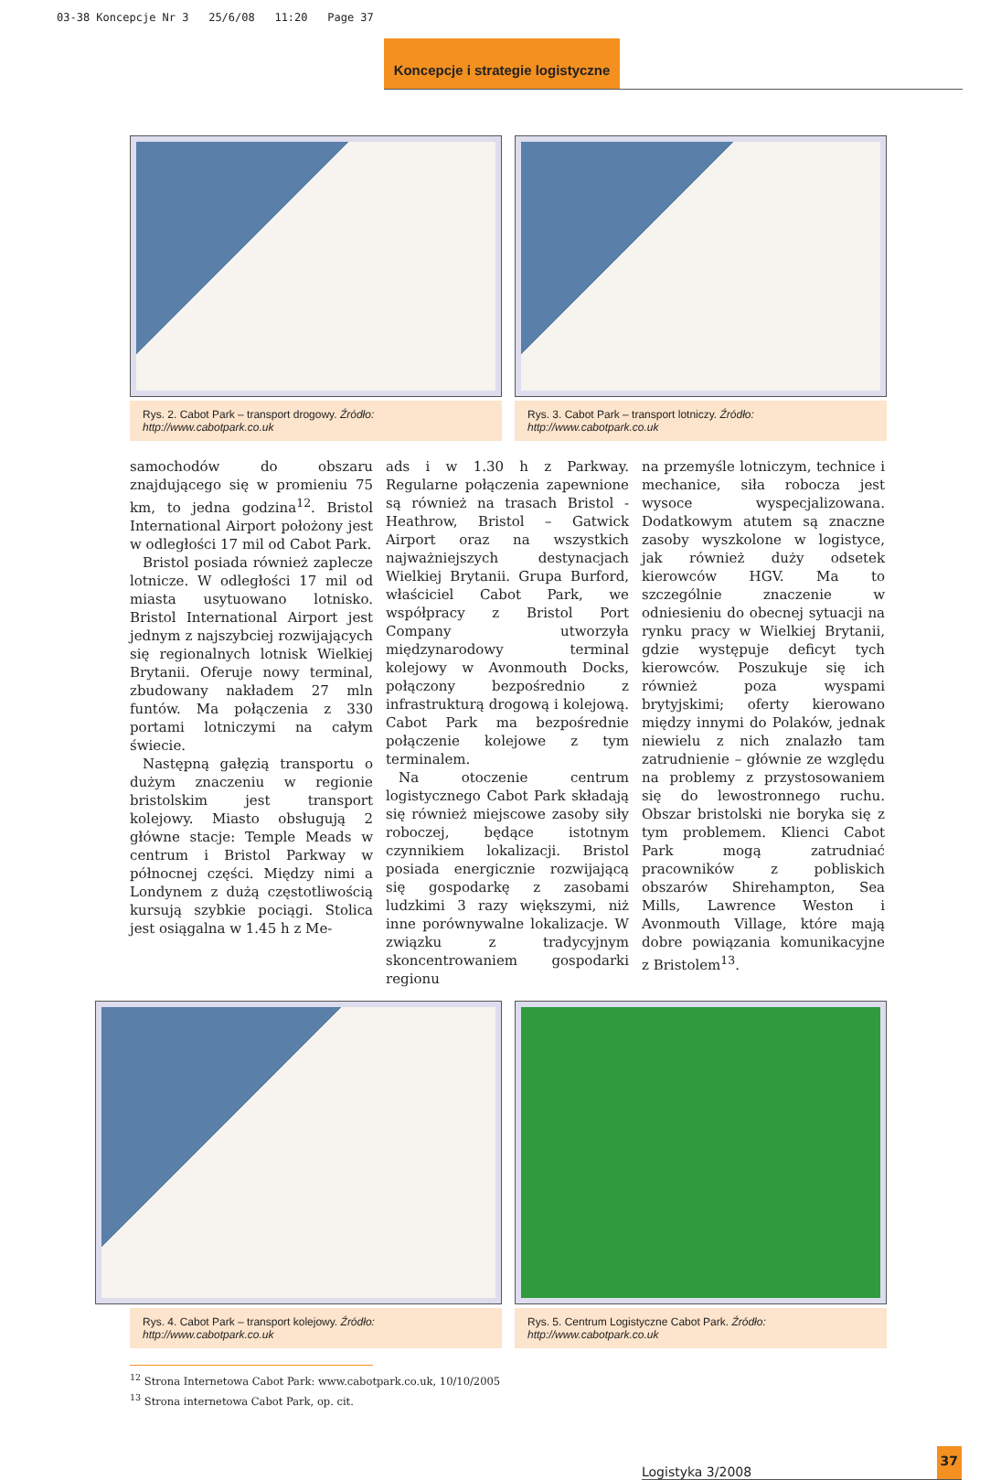03-38 Koncepcje Nr 3 25/6/08 11:20 Page 37
Koncepcje i strategie logistyczne
Rys. 2. Cabot Park – transport drogowy. Źródło: http://www.cabotpark.co.uk
Rys. 3. Cabot Park – transport lotniczy. Źródło: http://www.cabotpark.co.uk
samochodów do obszaru znajdującego się w promieniu 75 km, to jedna godzina<sup>12</sup>. Bristol International Airport położony jest w odległości 17 mil od Cabot Park.
Bristol posiada również zaplecze lotnicze. W odległości 17 mil od miasta usytuowano lotnisko. Bristol International Airport jest jednym z najszybciej rozwijających się regionalnych lotnisk Wielkiej Brytanii. Oferuje nowy terminal, zbudowany nakładem 27 mln funtów. Ma połączenia z 330 portami lotniczymi na całym świecie.
Następną gałęzią transportu o dużym znaczeniu w regionie bristolskim jest transport kolejowy. Miasto obsługują 2 główne stacje: Temple Meads w centrum i Bristol Parkway w północnej części. Między nimi a Londynem z dużą częstotliwością kursują szybkie pociągi. Stolica jest osiągalna w 1.45 h z Me-
ads i w 1.30 h z Parkway. Regularne połączenia zapewnione są również na trasach Bristol - Heathrow, Bristol – Gatwick Airport oraz na wszystkich najważniejszych destynacjach Wielkiej Brytanii. Grupa Burford, właściciel Cabot Park, we współpracy z Bristol Port Company utworzyła międzynarodowy terminal kolejowy w Avonmouth Docks, połączony bezpośrednio z infrastrukturą drogową i kolejową. Cabot Park ma bezpośrednie połączenie kolejowe z tym terminalem.
Na otoczenie centrum logistycznego Cabot Park składają się również miejscowe zasoby siły roboczej, będące istotnym czynnikiem lokalizacji. Bristol posiada energicznie rozwijającą się gospodarkę z zasobami ludzkimi 3 razy większymi, niż inne porównywalne lokalizacje. W związku z tradycyjnym skoncentrowaniem gospodarki regionu
na przemyśle lotniczym, technice i mechanice, siła robocza jest wysoce wyspecjalizowana. Dodatkowym atutem są znaczne zasoby wyszkolone w logistyce, jak również duży odsetek kierowców HGV. Ma to szczególnie znaczenie w odniesieniu do obecnej sytuacji na rynku pracy w Wielkiej Brytanii, gdzie występuje deficyt tych kierowców. Poszukuje się ich również poza wyspami brytyjskimi; oferty kierowano między innymi do Polaków, jednak niewielu z nich znalazło tam zatrudnienie – głównie ze względu na problemy z przystosowaniem się do lewostronnego ruchu. Obszar bristolski nie boryka się z tym problemem. Klienci Cabot Park mogą zatrudniać pracowników z pobliskich obszarów Shirehampton, Sea Mills, Lawrence Weston i Avonmouth Village, które mają dobre powiązania komunikacyjne z Bristolem<sup>13</sup>.
Rys. 4. Cabot Park – transport kolejowy. Źródło: http://www.cabotpark.co.uk
Rys. 5. Centrum Logistyczne Cabot Park. Źródło: http://www.cabotpark.co.uk
<sup>12</sup> Strona Internetowa Cabot Park: www.cabotpark.co.uk, 10/10/2005
<sup>13</sup> Strona internetowa Cabot Park, op. cit.
Logistyka 3/2008 37